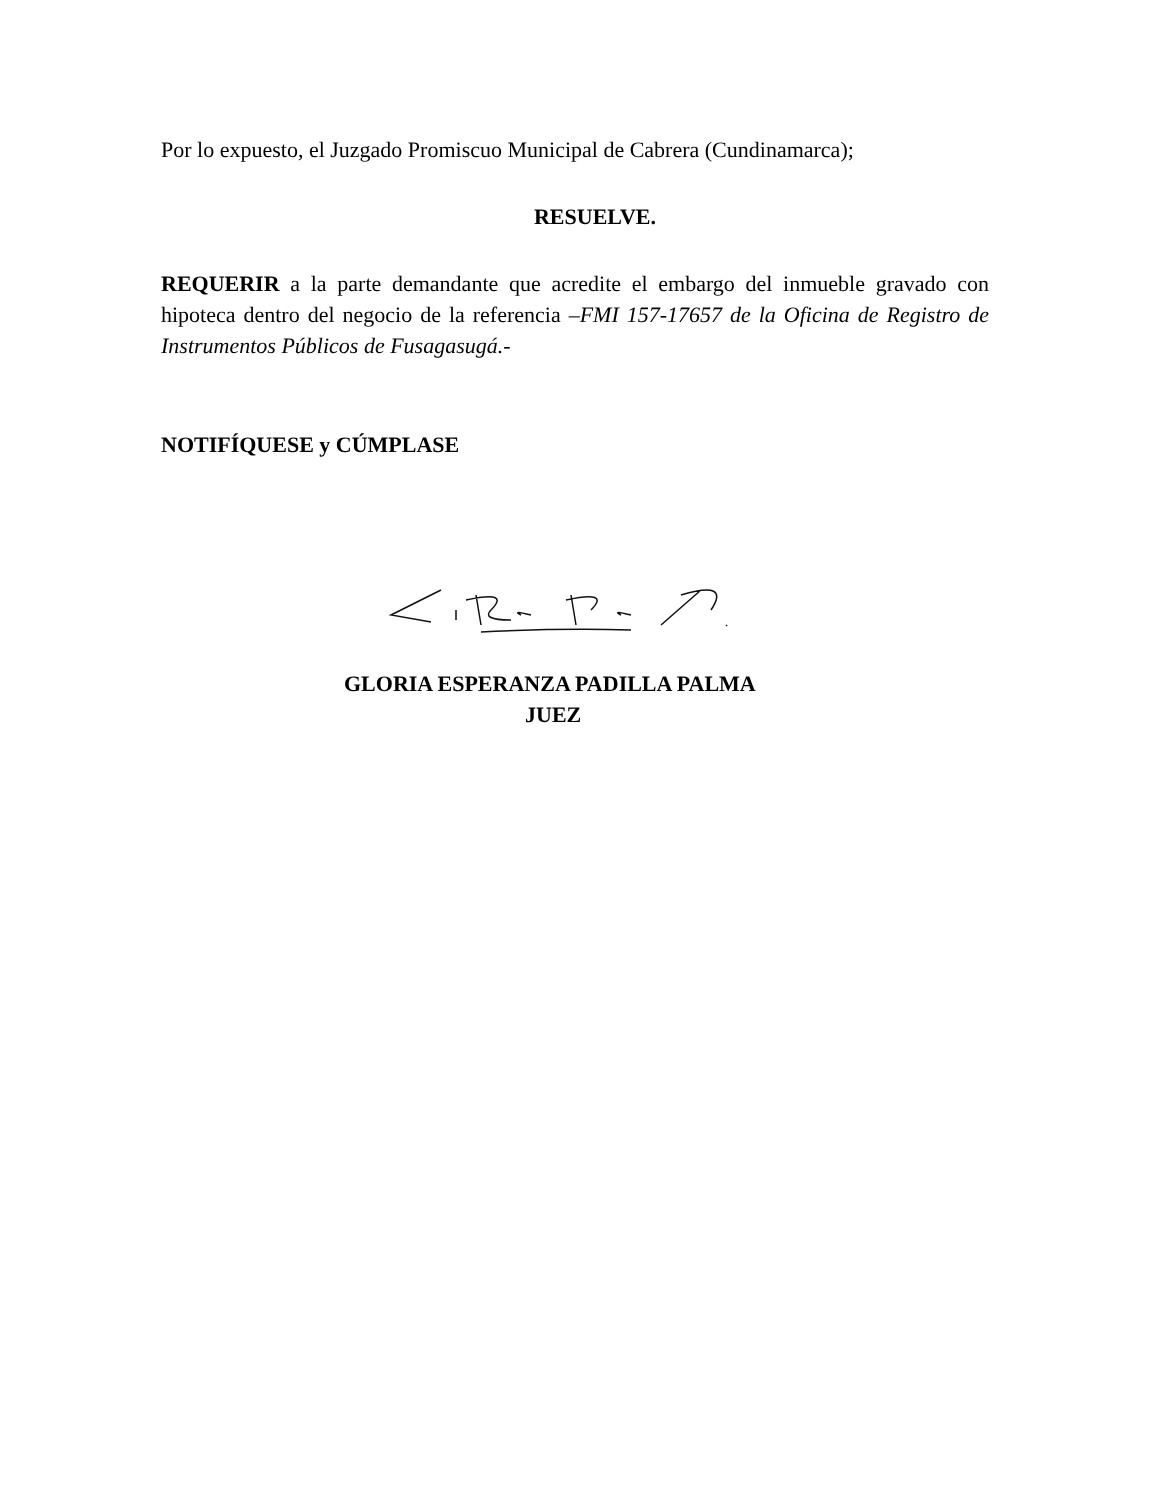Por lo expuesto, el Juzgado Promiscuo Municipal de Cabrera (Cundinamarca);
RESUELVE.
REQUERIR a la parte demandante que acredite el embargo del inmueble gravado con hipoteca dentro del negocio de la referencia –FMI 157-17657 de la Oficina de Registro de Instrumentos Públicos de Fusagasugá.-
NOTIFÍQUESE y CÚMPLASE
GLORIA ESPERANZA PADILLA PALMA
JUEZ